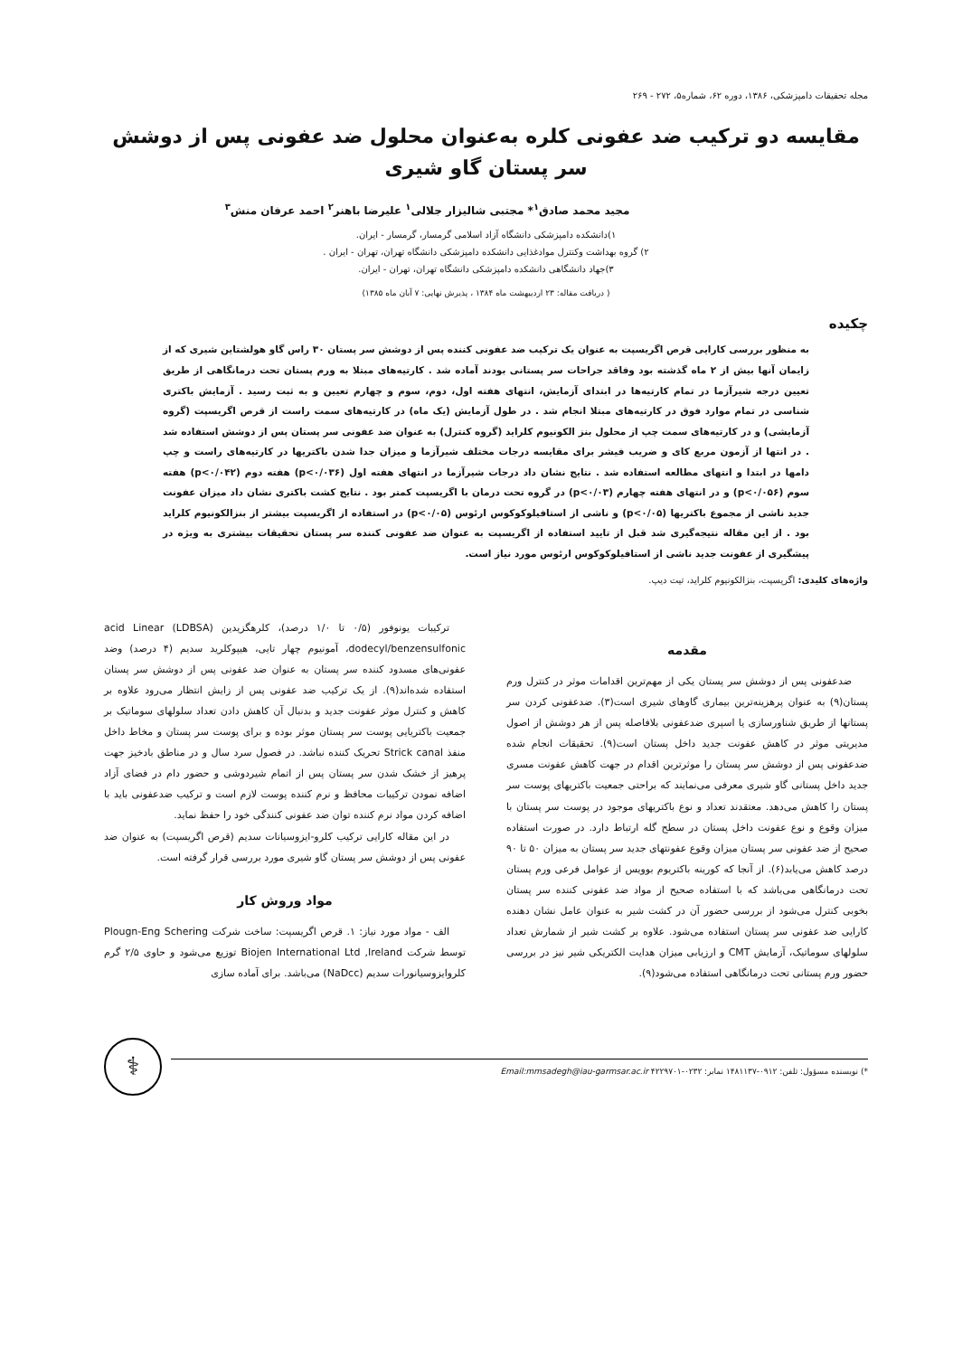مجله تحقیقات دامپزشکی، ۱۳۸۶، دوره ۶۲، شماره۵، ۲۷۲ - ۲۶۹
مقایسه دو ترکیب ضد عفونی کلره به‌عنوان محلول ضد عفونی پس از دوشش سر پستان گاو شیری
مجید محمد صادق<sup>۱</sup>* مجتبی شالیزار جلالی<sup>۱</sup> علیرضا باهنر<sup>۲</sup> احمد عرفان منش<sup>۳</sup>
۱)دانشکده دامپزشکی دانشگاه آزاد اسلامی گرمسار، گرمسار - ایران.
۲) گروه بهداشت وکنترل موادغذایی دانشکده دامپزشکی دانشگاه تهران، تهران - ایران .
۳)جهاد دانشگاهی دانشکده دامپزشکی دانشگاه تهران، تهران - ایران.
( دریافت مقاله: ۲۳ اردیبهشت ماه ۱۳۸۴ ، پذیرش نهایی: ۷ آبان ماه ۱۳۸۵)
چکیده
به منظور بررسی کارایی قرص اگریسپت به عنوان یک ترکیب ضد عفونی کننده پس از دوشش سر پستان ۳۰ راس گاو هولشتاین شیری که از زایمان آنها بیش از ۲ ماه گذشته بود وفاقد جراحات سر پستانی بودند آماده شد . کارتیه‌های مبتلا به ورم پستان تحت درمانگاهی از طریق تعیین درجه شیرآزما در تمام کارتیه‌ها در ابتدای آزمایش، انتهای هفته اول، دوم، سوم و چهارم تعیین و به ثبت رسید . آزمایش باکتری شناسی در تمام موارد فوق در کارتیه‌های مبتلا انجام شد . در طول آزمایش (یک ماه) در کارتیه‌های سمت راست از قرص اگریسپت (گروه آزمایشی) و در کارتیه‌های سمت چپ از محلول بنز الکونیوم کلراید (گروه کنترل) به عنوان ضد عفونی سر پستان پس از دوشش استفاده شد . در انتها از آزمون مربع کای و ضریب فیشر برای مقایسه درجات مختلف شیرآزما و میزان جدا شدن باکتریها در کارتیه‌های راست و چپ دامها در ابتدا و انتهای مطالعه استفاده شد . نتایج نشان داد درجات شیرآزما در انتهای هفته اول (p<۰/۰۳۶) هفته دوم (p<۰/۰۴۲) هفته سوم (p<۰/۰۵۶) و در انتهای هفته چهارم (p<۰/۰۳) در گروه تحت درمان با اگریسپت کمتر بود . نتایج کشت باکتری نشان داد میزان عفونت جدید ناشی از مجموع باکتریها (p<۰/۰۵) و ناشی از استافیلوکوکوس ارئوس (p<۰/۰۵) در استفاده از اگریسپت بیشتر از بنزالکونیوم کلراید بود . از این مقاله نتیجه‌گیری شد قبل از تایید استفاده از اگریسپت به عنوان ضد عفونی کننده سر پستان تحقیقات بیشتری به ویژه در پیشگیری از عفونت جدید ناشی از استافیلوکوکوس ارئوس مورد نیاز است.
واژه‌های کلیدی: اگریسپت، بنزالکونیوم کلراید، تیت دیپ.
مقدمه
ضدعفونی پس از دوشش سر پستان یکی از مهم‌ترین اقدامات موثر در کنترل ورم پستان(۹) به عنوان پرهزینه‌ترین بیماری گاوهای شیری است(۳). ضدعفونی کردن سر پستانها از طریق شناورسازی یا اسپری ضدعفونی بلافاصله پس از هر دوشش از اصول مدیریتی موثر در کاهش عفونت جدید داخل پستان است(۹). تحقیقات انجام شده ضدعفونی پس از دوشش سر پستان را موثرترین اقدام در جهت کاهش عفونت مسری جدید داخل پستانی گاو شیری معرفی می‌نمایند که براحتی جمعیت باکتریهای پوست سر پستان را کاهش می‌دهد. معتقدند تعداد و نوع باکتریهای موجود در پوست سر پستان با میزان وقوع و نوع عفونت داخل پستان در سطح گله ارتباط دارد. در صورت استفاده صحیح از ضد عفونی سر پستان میزان وقوع عفونتهای جدید سر پستان به میزان ۵۰ تا ۹۰ درصد کاهش می‌یابد(۶). از آنجا که کورینه باکتریوم بوویس از عوامل فرعی ورم پستان تحت درمانگاهی می‌باشد که با استفاده صحیح از مواد ضد عفونی کننده سر پستان بخوبی کنترل می‌شود از بررسی حضور آن در کشت شیر به عنوان عامل نشان دهنده کارایی ضد عفونی سر پستان استفاده می‌شود. علاوه بر کشت شیر از شمارش تعداد سلولهای سوماتیک، آزمایش CMT و ارزیابی میزان هدایت الکتریکی شیر نیز در بررسی حضور ورم پستانی تحت درمانگاهی استفاده می‌شود(۹).
ترکیبات یونوفور (۰/۵ تا ۱/۰ درصد)، کلرهگزیدین (LDBSA) acid Linear dodecyl/benzensulfonic، آمونیوم چهار تایی، هیپوکلرید سدیم (۴ درصد) وضد عفونی‌های مسدود کننده سر پستان به عنوان ضد عفونی پس از دوشش سر پستان استفاده شده‌اند(۹). از یک ترکیب ضد عفونی پس از زایش انتظار می‌رود علاوه بر کاهش و کنترل موثر عفونت جدید و بدنبال آن کاهش دادن تعداد سلولهای سوماتیک بر جمعیت باکتریایی پوست سر پستان موثر بوده و برای پوست سر پستان و مخاط داخل منفذ Strick canal تحریک کننده نباشد. در فصول سرد سال و در مناطق بادخیز جهت پرهیز از خشک شدن سر پستان پس از اتمام شیردوشی و حضور دام در فضای آزاد اضافه نمودن ترکیبات محافظ و نرم کننده پوست لازم است و ترکیب ضدعفونی باید با اضافه کردن مواد نرم کننده توان ضد عفونی کنندگی خود را حفظ نماید.
در این مقاله کارایی ترکیب کلرو-ایزوسیانات سدیم (قرص اگریسپت) به عنوان ضد عفونی پس از دوشش سر پستان گاو شیری مورد بررسی قرار گرفته است.
مواد وروش کار
الف - مواد مورد نیاز: ۱. قرص اگریسپت: ساخت شرکت Plougn-Eng Schering توسط شرکت Biojen International Ltd ,Ireland توزیع می‌شود و حاوی ۲/۵ گرم کلروایزوسیانورات سدیم (NaDcc) می‌باشد. برای آماده سازی
*) نویسنده مسؤول: تلفن: ۰۹۱۲-۱۴۸۱۱۳۷ نمابر: ۰۲۳۲-۴۲۲۹۷۰۱ Email:mmsadegh@iau-garmsar.ac.ir
⚕